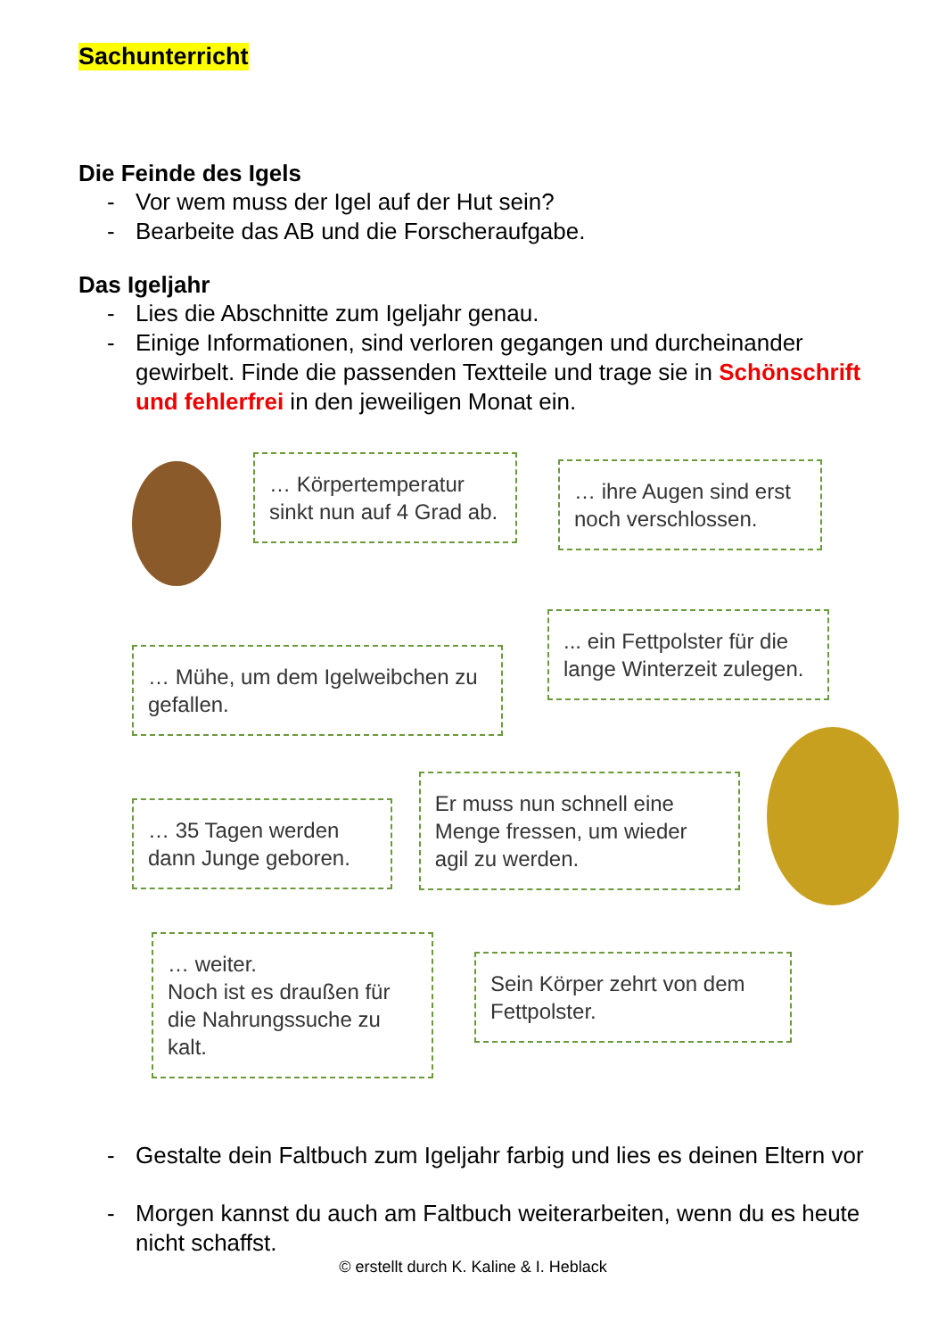Sachunterricht
Die Feinde des Igels
- Vor wem muss der Igel auf der Hut sein?
- Bearbeite das AB und die Forscheraufgabe.
Das Igeljahr
- Lies die Abschnitte zum Igeljahr genau.
- Einige Informationen, sind verloren gegangen und durcheinander gewirbelt. Finde die passenden Textteile und trage sie in Schönschrift und fehlerfrei in den jeweiligen Monat ein.
… Körpertemperatur sinkt nun auf 4 Grad ab.
… ihre Augen sind erst noch verschlossen.
… Mühe, um dem Igelweibchen zu gefallen.
... ein Fettpolster für die lange Winterzeit zulegen.
… 35 Tagen werden dann Junge geboren.
Er muss nun schnell eine Menge fressen, um wieder agil zu werden.
… weiter.
Noch ist es draußen für die Nahrungssuche zu kalt.
Sein Körper zehrt von dem Fettpolster.
- Gestalte dein Faltbuch zum Igeljahr farbig und lies es deinen Eltern vor
- Morgen kannst du auch am Faltbuch weiterarbeiten, wenn du es heute nicht schaffst.
© erstellt durch K. Kaline & I. Heblack